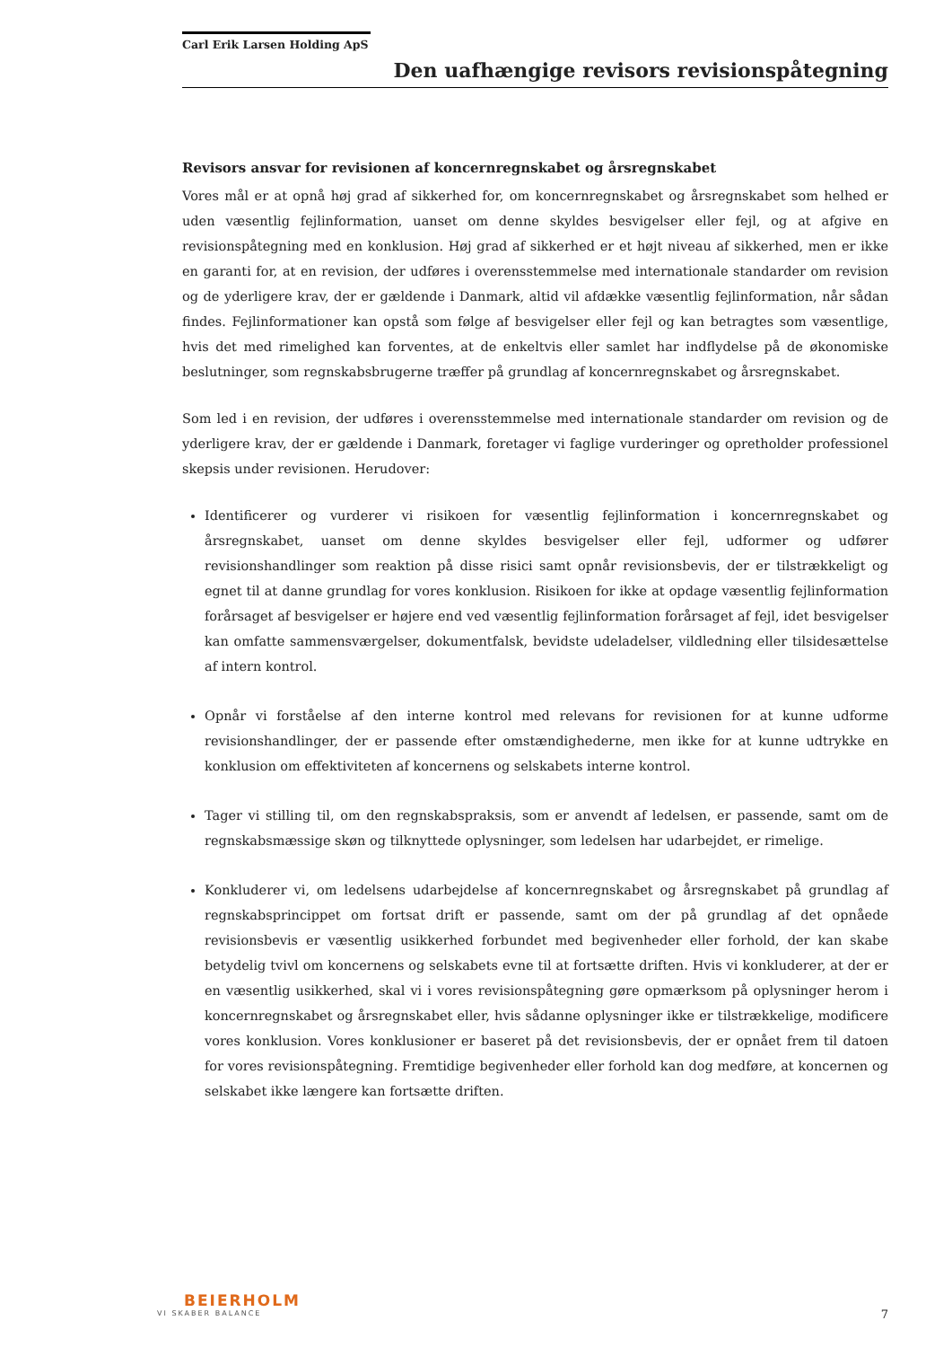Carl Erik Larsen Holding ApS
Den uafhængige revisors revisionspåtegning
Revisors ansvar for revisionen af koncernregnskabet og årsregnskabet
Vores mål er at opnå høj grad af sikkerhed for, om koncernregnskabet og årsregnskabet som helhed er uden væsentlig fejlinformation, uanset om denne skyldes besvigelser eller fejl, og at afgive en revisionspåtegning med en konklusion. Høj grad af sikkerhed er et højt niveau af sikkerhed, men er ikke en garanti for, at en revision, der udføres i overensstemmelse med internationale standarder om revision og de yderligere krav, der er gældende i Danmark, altid vil afdække væsentlig fejlinformation, når sådan findes. Fejlinformationer kan opstå som følge af besvigelser eller fejl og kan betragtes som væsentlige, hvis det med rimelighed kan forventes, at de enkeltvis eller samlet har indflydelse på de økonomiske beslutninger, som regnskabsbrugerne træffer på grundlag af koncernregnskabet og årsregnskabet.
Som led i en revision, der udføres i overensstemmelse med internationale standarder om revision og de yderligere krav, der er gældende i Danmark, foretager vi faglige vurderinger og opretholder professionel skepsis under revisionen. Herudover:
Identificerer og vurderer vi risikoen for væsentlig fejlinformation i koncernregnskabet og årsregnskabet, uanset om denne skyldes besvigelser eller fejl, udformer og udfører revisionshandlinger som reaktion på disse risici samt opnår revisionsbevis, der er tilstrækkeligt og egnet til at danne grundlag for vores konklusion. Risikoen for ikke at opdage væsentlig fejlinformation forårsaget af besvigelser er højere end ved væsentlig fejlinformation forårsaget af fejl, idet besvigelser kan omfatte sammensværgelser, dokumentfalsk, bevidste udeladelser, vildledning eller tilsidesættelse af intern kontrol.
Opnår vi forståelse af den interne kontrol med relevans for revisionen for at kunne udforme revisionshandlinger, der er passende efter omstændighederne, men ikke for at kunne udtrykke en konklusion om effektiviteten af koncernens og selskabets interne kontrol.
Tager vi stilling til, om den regnskabspraksis, som er anvendt af ledelsen, er passende, samt om de regnskabsmæssige skøn og tilknyttede oplysninger, som ledelsen har udarbejdet, er rimelige.
Konkluderer vi, om ledelsens udarbejdelse af koncernregnskabet og årsregnskabet på grundlag af regnskabsprincippet om fortsat drift er passende, samt om der på grundlag af det opnåede revisionsbevis er væsentlig usikkerhed forbundet med begivenheder eller forhold, der kan skabe betydelig tvivl om koncernens og selskabets evne til at fortsætte driften. Hvis vi konkluderer, at der er en væsentlig usikkerhed, skal vi i vores revisionspåtegning gøre opmærksom på oplysninger herom i koncernregnskabet og årsregnskabet eller, hvis sådanne oplysninger ikke er tilstrækkelige, modificere vores konklusion. Vores konklusioner er baseret på det revisionsbevis, der er opnået frem til datoen for vores revisionspåtegning. Fremtidige begivenheder eller forhold kan dog medføre, at koncernen og selskabet ikke længere kan fortsætte driften.
BEIERHOLM
VI SKABER BALANCE
7